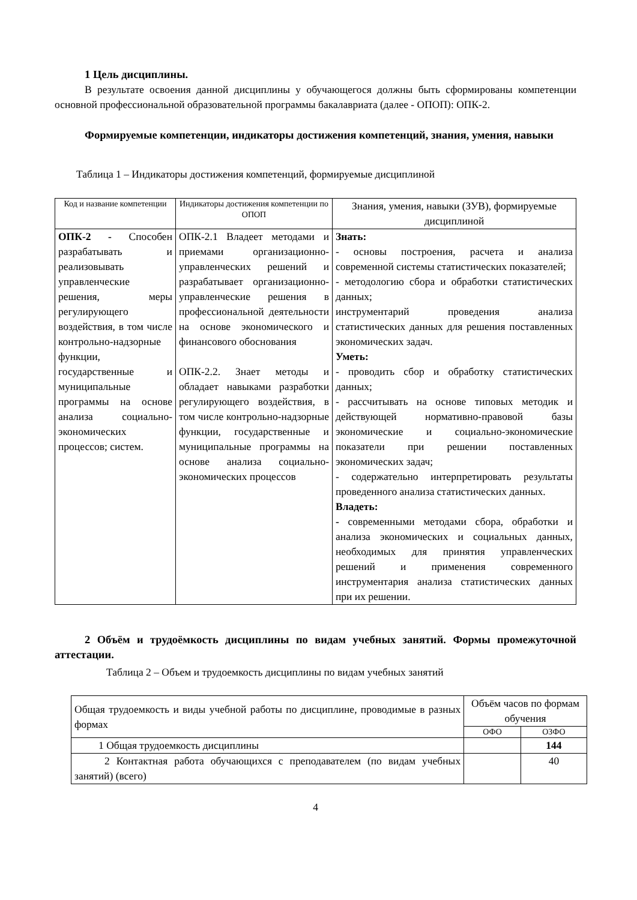1 Цель дисциплины.
В результате освоения данной дисциплины у обучающегося должны быть сформированы компетенции основной профессиональной образовательной программы бакалавриата (далее - ОПОП): ОПК-2.
Формируемые компетенции, индикаторы достижения компетенций, знания, умения, навыки
Таблица 1 – Индикаторы достижения компетенций, формируемые дисциплиной
| Код и название компетенции | Индикаторы достижения компетенции по ОПОП | Знания, умения, навыки (ЗУВ), формируемые дисциплиной |
| --- | --- | --- |
| ОПК-2 - Способен разрабатывать и реализовывать управленческие решения, меры регулирующего воздействия, в том числе контрольно-надзорные функции, государственные и муниципальные программы на основе анализа социально-экономических процессов; систем. | ОПК-2.1 Владеет методами и приемами организационно-управленческих решений и разрабатывает организационно-управленческие решения в профессиональной деятельности на основе экономического и финансового обоснования ОПК-2.2. Знает методы и обладает навыками разработки регулирующего воздействия, в том числе контрольно-надзорные функции, государственные и муниципальные программы на основе анализа социально- экономических процессов | Знать: - основы построения, расчета и анализа современной системы статистических показателей; - методологию сбора и обработки статистических данных; инструментарий проведения анализа статистических данных для решения поставленных экономических задач. Уметь: - проводить сбор и обработку статистических данных; - рассчитывать на основе типовых методик и действующей нормативно-правовой базы экономические и социально-экономические показатели при решении поставленных экономических задач; - содержательно интерпретировать результаты проведенного анализа статистических данных. Владеть: - современными методами сбора, обработки и анализа экономических и социальных данных, необходимых для принятия управленческих решений и применения современного инструментария анализа статистических данных при их решении. |
2 Объём и трудоёмкость дисциплины по видам учебных занятий. Формы промежуточной аттестации.
Таблица 2 – Объем и трудоемкость дисциплины по видам учебных занятий
| Общая трудоемкость и виды учебной работы по дисциплине, проводимые в разных формах | Объём часов по формам обучения | |
| | ОФО | ОЗФО |
| 1 Общая трудоемкость дисциплины | | 144 |
| 2 Контактная работа обучающихся с преподавателем (по видам учебных занятий) (всего) | | 40 |
4